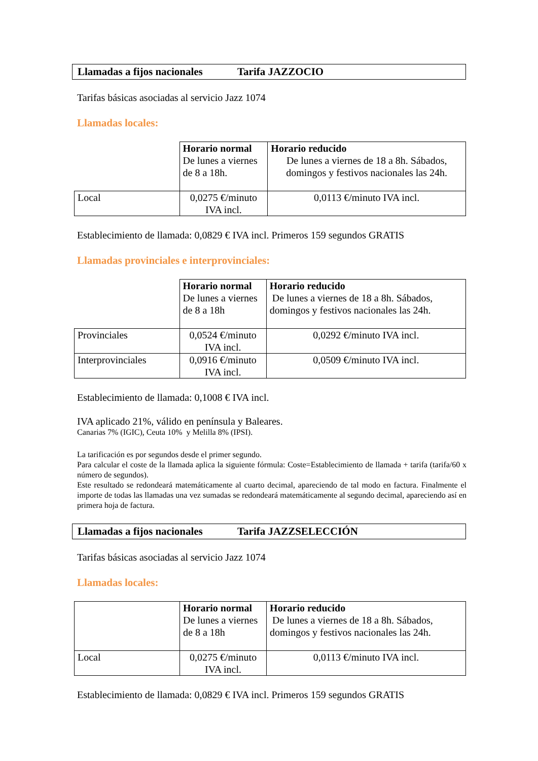Llamadas a fijos nacionales Tarifa JAZZOCIO
Tarifas básicas asociadas al servicio Jazz 1074
Llamadas locales:
| | Horario normal De lunes a viernes de 8 a 18h. | Horario reducido De lunes a viernes de 18 a 8h. Sábados, domingos y festivos nacionales las 24h. |
| Local | 0,0275 €/minuto IVA incl. | 0,0113 €/minuto IVA incl. |
Establecimiento de llamada: 0,0829 € IVA incl. Primeros 159 segundos GRATIS
Llamadas provinciales e interprovinciales:
| | Horario normal De lunes a viernes de 8 a 18h | Horario reducido De lunes a viernes de 18 a 8h. Sábados, domingos y festivos nacionales las 24h. |
| Provinciales | 0,0524 €/minuto IVA incl. | 0,0292 €/minuto IVA incl. |
| Interprovinciales | 0,0916 €/minuto IVA incl. | 0,0509 €/minuto IVA incl. |
Establecimiento de llamada: 0,1008 € IVA incl.
IVA aplicado 21%, válido en península y Baleares.
Canarias 7% (IGIC), Ceuta 10% y Melilla 8% (IPSI).
La tarificación es por segundos desde el primer segundo.
Para calcular el coste de la llamada aplica la siguiente fórmula: Coste=Establecimiento de llamada + tarifa (tarifa/60 x número de segundos).
Este resultado se redondeará matemáticamente al cuarto decimal, apareciendo de tal modo en factura. Finalmente el importe de todas las llamadas una vez sumadas se redondeará matemáticamente al segundo decimal, apareciendo así en primera hoja de factura.
Llamadas a fijos nacionales Tarifa JAZZSELECCIÓN
Tarifas básicas asociadas al servicio Jazz 1074
Llamadas locales:
| | Horario normal De lunes a viernes de 8 a 18h | Horario reducido De lunes a viernes de 18 a 8h. Sábados, domingos y festivos nacionales las 24h. |
| Local | 0,0275 €/minuto IVA incl. | 0,0113 €/minuto IVA incl. |
Establecimiento de llamada: 0,0829 € IVA incl. Primeros 159 segundos GRATIS